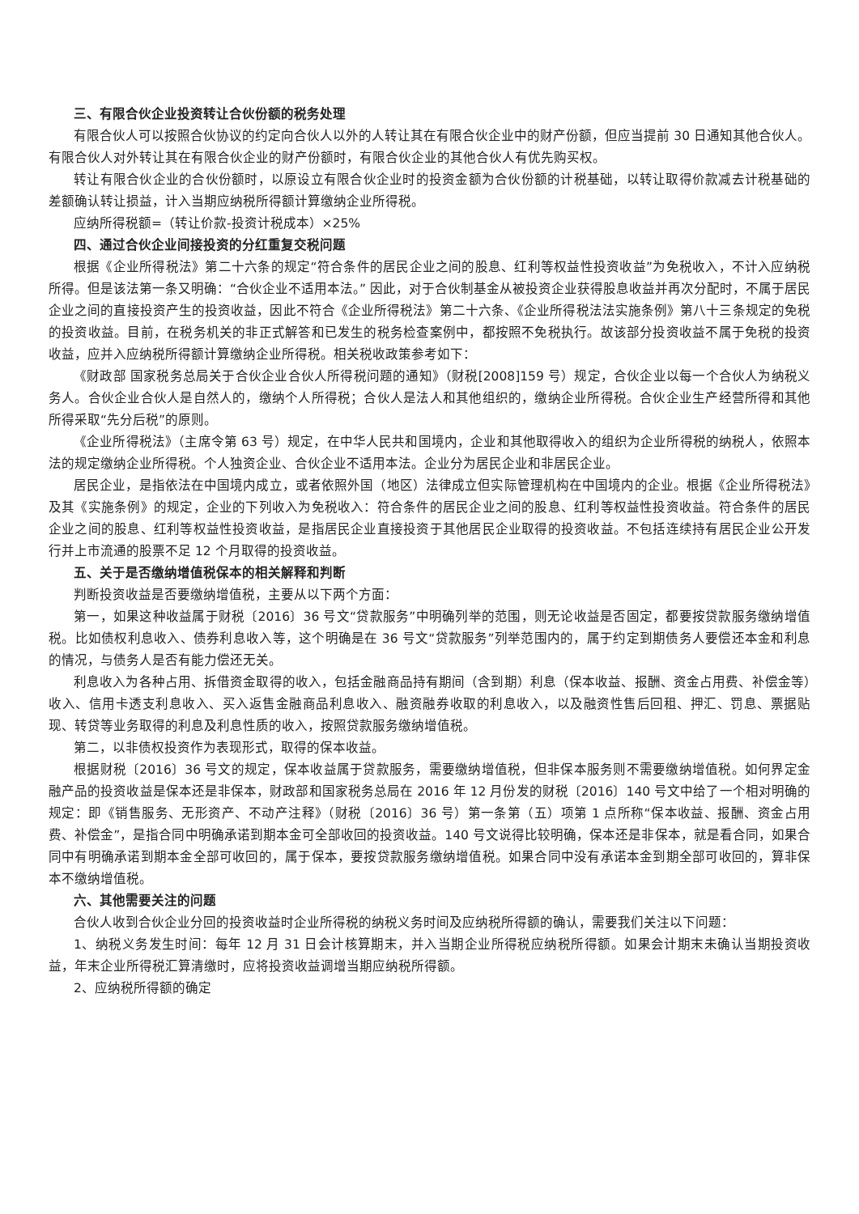三、有限合伙企业投资转让合伙份额的税务处理
有限合伙人可以按照合伙协议的约定向合伙人以外的人转让其在有限合伙企业中的财产份额，但应当提前 30 日通知其他合伙人。有限合伙人对外转让其在有限合伙企业的财产份额时，有限合伙企业的其他合伙人有优先购买权。
转让有限合伙企业的合伙份额时，以原设立有限合伙企业时的投资金额为合伙份额的计税基础，以转让取得价款减去计税基础的差额确认转让损益，计入当期应纳税所得额计算缴纳企业所得税。
应纳所得税额=（转让价款-投资计税成本）×25%
四、通过合伙企业间接投资的分红重复交税问题
根据《企业所得税法》第二十六条的规定“符合条件的居民企业之间的股息、红利等权益性投资收益”为免税收入，不计入应纳税所得。但是该法第一条又明确：“合伙企业不适用本法。” 因此，对于合伙制基金从被投资企业获得股息收益并再次分配时，不属于居民企业之间的直接投资产生的投资收益，因此不符合《企业所得税法》第二十六条、《企业所得税法法实施条例》第八十三条规定的免税的投资收益。目前，在税务机关的非正式解答和已发生的税务检查案例中，都按照不免税执行。故该部分投资收益不属于免税的投资收益，应并入应纳税所得额计算缴纳企业所得税。相关税收政策参考如下：
《财政部 国家税务总局关于合伙企业合伙人所得税问题的通知》（财税[2008]159 号）规定，合伙企业以每一个合伙人为纳税义务人。合伙企业合伙人是自然人的，缴纳个人所得税；合伙人是法人和其他组织的，缴纳企业所得税。合伙企业生产经营所得和其他所得采取“先分后税”的原则。
《企业所得税法》（主席令第 63 号）规定，在中华人民共和国境内，企业和其他取得收入的组织为企业所得税的纳税人，依照本法的规定缴纳企业所得税。个人独资企业、合伙企业不适用本法。企业分为居民企业和非居民企业。
居民企业，是指依法在中国境内成立，或者依照外国（地区）法律成立但实际管理机构在中国境内的企业。根据《企业所得税法》及其《实施条例》的规定，企业的下列收入为免税收入：符合条件的居民企业之间的股息、红利等权益性投资收益。符合条件的居民企业之间的股息、红利等权益性投资收益，是指居民企业直接投资于其他居民企业取得的投资收益。不包括连续持有居民企业公开发行并上市流通的股票不足 12 个月取得的投资收益。
五、关于是否缴纳增值税保本的相关解释和判断
判断投资收益是否要缴纳增值税，主要从以下两个方面：
第一，如果这种收益属于财税〔2016〕36 号文“贷款服务”中明确列举的范围，则无论收益是否固定，都要按贷款服务缴纳增值税。比如债权利息收入、债券利息收入等，这个明确是在 36 号文“贷款服务”列举范围内的，属于约定到期债务人要偿还本金和利息的情况，与债务人是否有能力偿还无关。
利息收入为各种占用、拆借资金取得的收入，包括金融商品持有期间（含到期）利息（保本收益、报酬、资金占用费、补偿金等）收入、信用卡透支利息收入、买入返售金融商品利息收入、融资融券收取的利息收入，以及融资性售后回租、押汇、罚息、票据贴现、转贷等业务取得的利息及利息性质的收入，按照贷款服务缴纳增值税。
第二，以非债权投资作为表现形式，取得的保本收益。
根据财税〔2016〕36 号文的规定，保本收益属于贷款服务，需要缴纳增值税，但非保本服务则不需要缴纳增值税。如何界定金融产品的投资收益是保本还是非保本，财政部和国家税务总局在 2016 年 12 月份发的财税〔2016〕140 号文中给了一个相对明确的规定：即《销售服务、无形资产、不动产注释》（财税〔2016〕36 号）第一条第（五）项第 1 点所称“保本收益、报酬、资金占用费、补偿金”，是指合同中明确承诺到期本金可全部收回的投资收益。140 号文说得比较明确，保本还是非保本，就是看合同，如果合同中有明确承诺到期本金全部可收回的，属于保本，要按贷款服务缴纳增值税。如果合同中没有承诺本金到期全部可收回的，算非保本不缴纳增值税。
六、其他需要关注的问题
合伙人收到合伙企业分回的投资收益时企业所得税的纳税义务时间及应纳税所得额的确认，需要我们关注以下问题：
1、纳税义务发生时间：每年 12 月 31 日会计核算期末，并入当期企业所得税应纳税所得额。如果会计期末未确认当期投资收益，年末企业所得税汇算清缴时，应将投资收益调增当期应纳税所得额。
2、应纳税所得额的确定